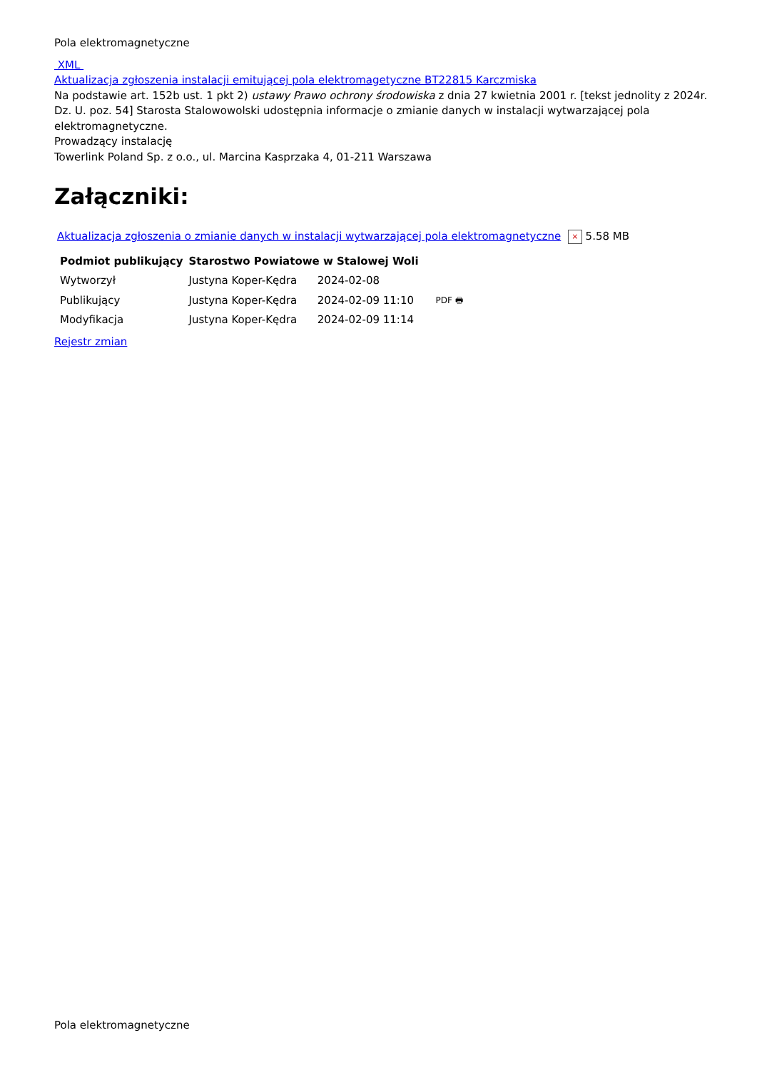Pola elektromagnetyczne
XML
Aktualizacja zgłoszenia instalacji emitującej pola elektromagetyczne BT22815 Karczmiska
Na podstawie art. 152b ust. 1 pkt 2) ustawy Prawo ochrony środowiska z dnia 27 kwietnia 2001 r. [tekst jednolity z 2024r. Dz. U. poz. 54] Starosta Stalowowolski udostępnia informacje o zmianie danych w instalacji wytwarzającej pola elektromagnetyczne.
Prowadzący instalację
Towerlink Poland Sp. z o.o., ul. Marcina Kasprzaka 4, 01-211 Warszawa
Załączniki:
Aktualizacja zgłoszenia o zmianie danych w instalacji wytwarzającej pola elektromagnetyczne × 5.58 MB
| Podmiot publikujący | Starostwo Powiatowe w Stalowej Woli | | |
| Wytworzył | Justyna Koper-Kędra | 2024-02-08 | PDF 🖶 |
| Publikujący | Justyna Koper-Kędra | 2024-02-09 11:10 | |
| Modyfikacja | Justyna Koper-Kędra | 2024-02-09 11:14 | |
Rejestr zmian
Pola elektromagnetyczne